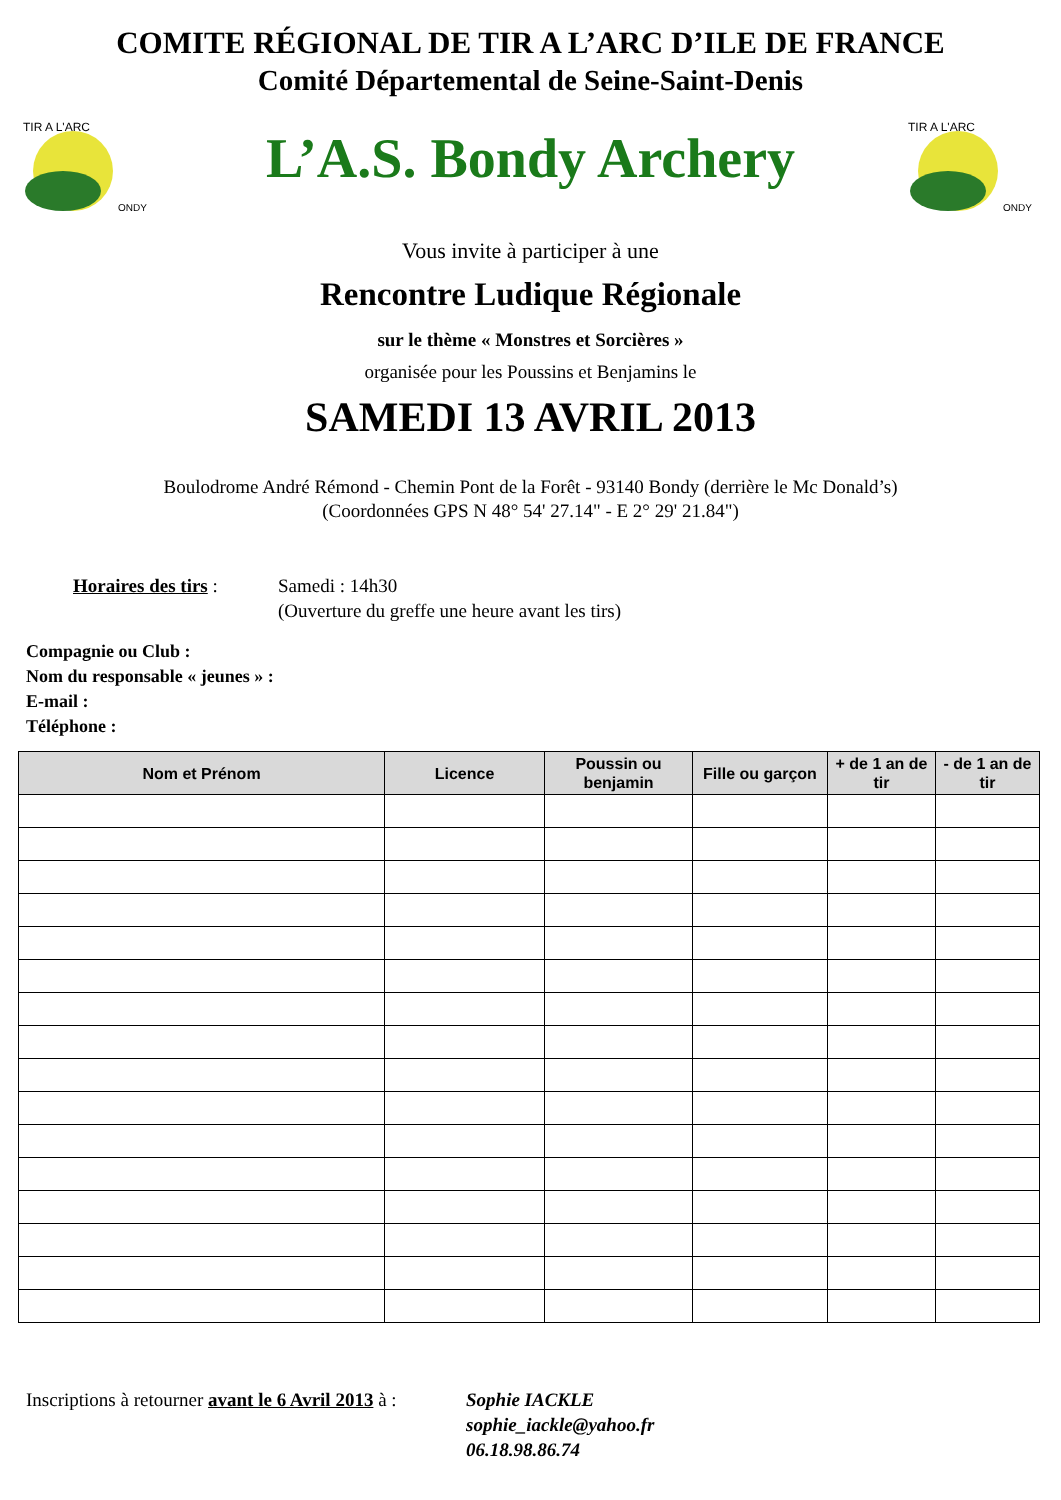COMITE RÉGIONAL DE TIR A L’ARC D’ILE DE FRANCE
Comité Départemental de Seine-Saint-Denis
TIR A L'ARC
ONDY
L’A.S. Bondy Archery
TIR A L'ARC
ONDY
Vous invite à participer à une
Rencontre Ludique Régionale
sur le thème « Monstres et Sorcières »
organisée pour les Poussins et Benjamins le
SAMEDI 13 AVRIL 2013
Boulodrome André Rémond - Chemin Pont de la Forêt - 93140 Bondy (derrière le Mc Donald’s)
(Coordonnées GPS N 48° 54' 27.14" - E 2° 29' 21.84")
Horaires des tirs :
Samedi : 14h30
(Ouverture du greffe une heure avant les tirs)
Compagnie ou Club :
Nom du responsable « jeunes » :
E-mail :
Téléphone :
| Nom et Prénom | Licence | Poussin ou benjamin | Fille ou garçon | + de 1 an de tir | - de 1 an de tir |
| --- | --- | --- | --- | --- | --- |
Inscriptions à retourner avant le 6 Avril 2013 à :
Sophie IACKLE
sophie_iackle@yahoo.fr
06.18.98.86.74